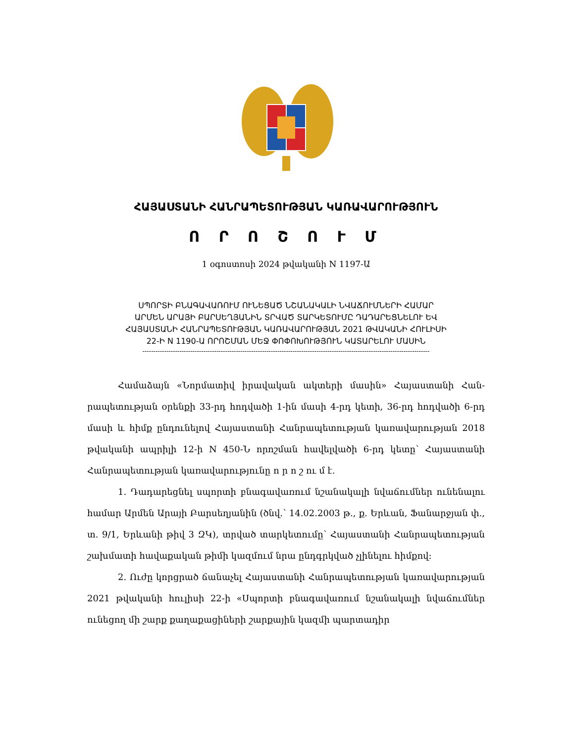ՀԱՅԱՍՏԱՆԻ ՀԱՆՐԱՊԵՏՈՒԹՅԱՆ ԿԱՌԱՎԱՐՈՒԹՅՈՒՆ
Ո Ր Ո Շ Ո Ւ Մ
1 օգոստոսի 2024 թվականի N 1197-Ա
ՍՊՈՐՏԻ ԲՆԱԳԱՎԱՌՈՒՄ ՈՒՆԵՑԱԾ ՆՇԱՆԱԿԱԼԻ ՆՎԱՃՈՒՄՆԵՐԻ ՀԱՄԱՐ
ԱՐՄԵՆ ԱՐԱՅԻ ԲԱՐՍԵՂՅԱՆԻՆ ՏՐՎԱԾ ՏԱՐԿԵՏՈՒՄԸ ԴԱԴԱՐԵՑՆԵԼՈՒ ԵՎ
ՀԱՅԱՍՏԱՆԻ ՀԱՆՐԱՊԵՏՈՒԹՅԱՆ ԿԱՌԱՎԱՐՈՒԹՅԱՆ 2021 ԹՎԱԿԱՆԻ ՀՈՒԼԻՍԻ
22-Ի N 1190-Ա ՈՐՈՇՄԱՆ ՄԵՋ ՓՈՓՈԽՈՒԹՅՈՒՆ ԿԱՏԱՐԵԼՈՒ ՄԱՍԻՆ
------------------------------------------------------------------------------------------------------------------------------------
Համաձայն «Նորմատիվ իրավական ակտերի մասին» Հայաստանի Հան­րապետության օրենքի 33-րդ հոդվածի 1-ին մասի 4-րդ կետի, 36-րդ հոդվածի 6-րդ մասի և հիմք ընդունելով Հայաստանի Հանրապետության կառավարության 2018 թվականի ապրիլի 12-ի N 450-Ն որոշման հավելվածի 6-րդ կետը՝ Հայաստանի Հանրապետության կառավարությունը ո ր ո շ ու մ է.
1. Դադարեցնել սպորտի բնագավառում նշանակալի նվաճումներ ունենալու համար Արմեն Արայի Բարսեղյանին (ծնվ.՝ 14.02.2003 թ., ք. Երևան, Ֆանարջյան փ., տ. 9/1, Երևանի թիվ 3 ԶԿ), տրված տարկետումը՝ Հայաստանի Հանրա­պետության շախմատի հավաքական թիմի կազմում նրա ընդգրկված չլինելու հիմքով:
2. Ուժը կորցրած ճանաչել Հայաստանի Հանրապետության կառավա­րության 2021 թվականի հուլիսի 22-ի «Սպորտի բնագավառում նշանակալի նվաճումներ ունեցող մի շարք քաղաքացիների շարքային կազմի պարտադիր